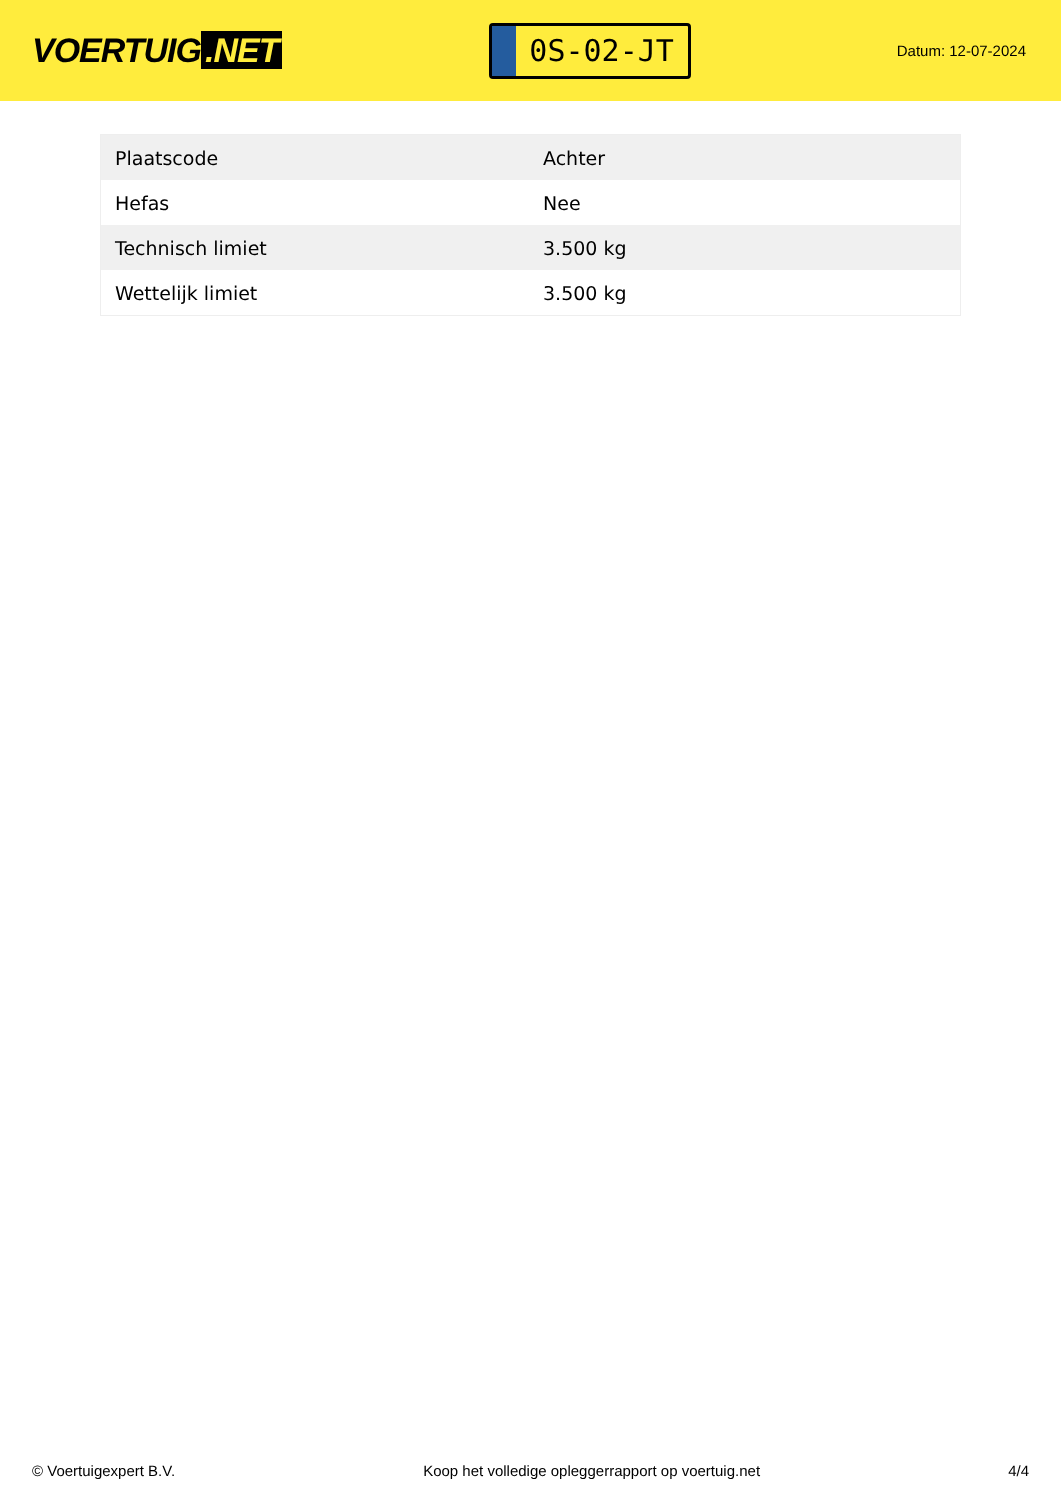VOERTUIG.NET
0S-02-JT
Datum: 12-07-2024
| Plaatscode | Achter |
| Hefas | Nee |
| Technisch limiet | 3.500 kg |
| Wettelijk limiet | 3.500 kg |
© Voertuigexpert B.V. Koop het volledige opleggerrapport op voertuig.net 4/4